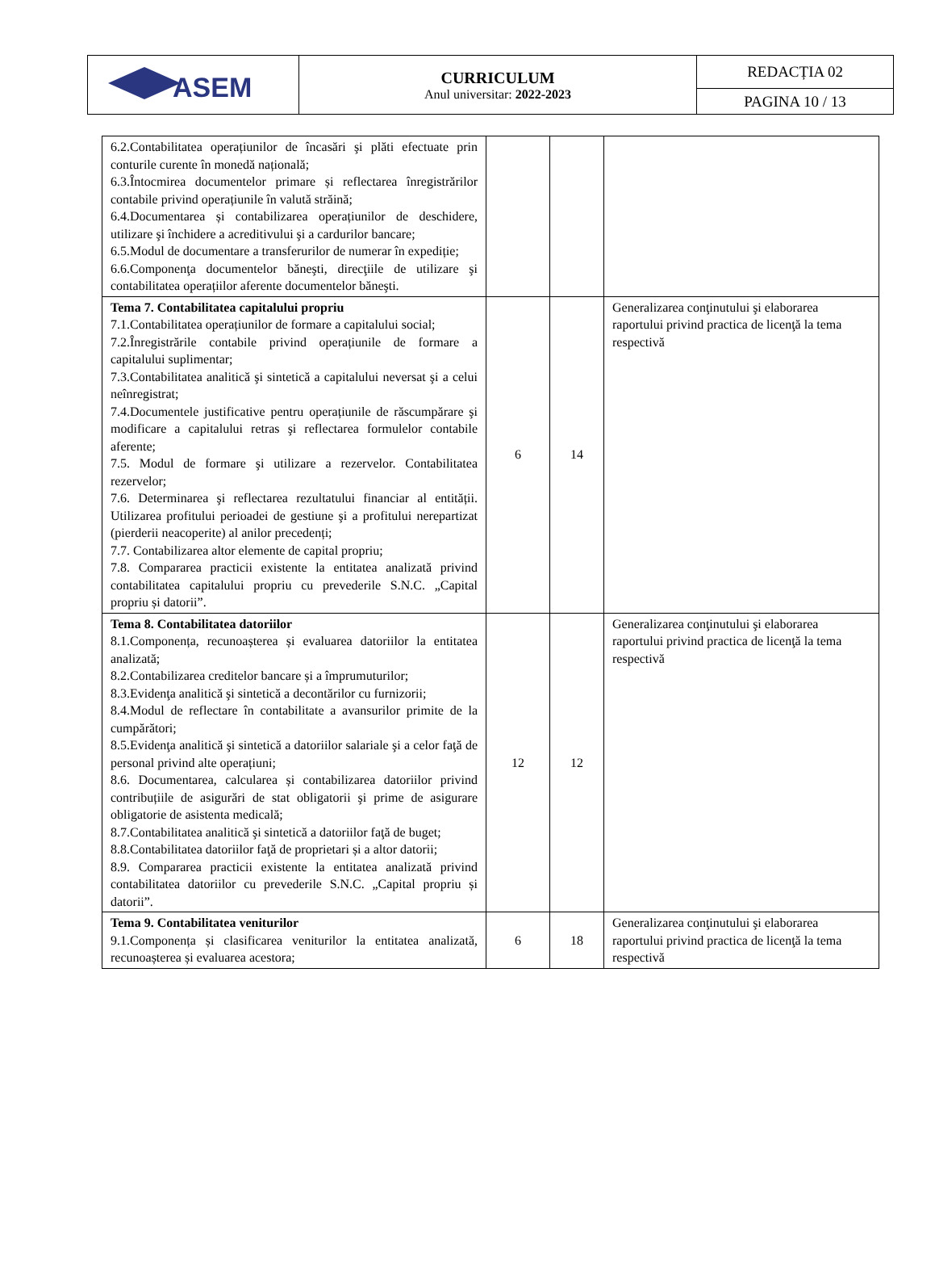| ASEM | CURRICULUM Anul universitar: 2022-2023 | REDACȚIA 02 |
| | | PAGINA 10 / 13 |
| 6.2.Contabilitatea operațiunilor de încasări şi plăti efectuate prin conturile curente în monedă națională; 6.3.Întocmirea documentelor primare și reflectarea înregistrărilor contabile privind operațiunile în valută străină; 6.4.Documentarea și contabilizarea operațiunilor de deschidere, utilizare şi închidere a acreditivului şi a cardurilor bancare; 6.5.Modul de documentare a transferurilor de numerar în expediție; 6.6.Componenţa documentelor băneşti, direcţiile de utilizare şi contabilitatea operațiilor aferente documentelor băneşti. | | | |
| Tema 7. Contabilitatea capitalului propriu 7.1.Contabilitatea operațiunilor de formare a capitalului social; 7.2.Înregistrările contabile privind operațiunile de formare a capitalului suplimentar; 7.3.Contabilitatea analitică şi sintetică a capitalului neversat şi a celui neînregistrat; 7.4.Documentele justificative pentru operațiunile de răscumpărare şi modificare a capitalului retras şi reflectarea formulelor contabile aferente; 7.5. Modul de formare şi utilizare a rezervelor. Contabilitatea rezervelor; 7.6. Determinarea şi reflectarea rezultatului financiar al entității. Utilizarea profitului perioadei de gestiune şi a profitului nerepartizat (pierderii neacoperite) al anilor precedenți; 7.7. Contabilizarea altor elemente de capital propriu; 7.8. Compararea practicii existente la entitatea analizată privind contabilitatea capitalului propriu cu prevederile S.N.C. „Capital propriu și datorii”. | 6 | 14 | Generalizarea conţinutului şi elaborarea raportului privind practica de licenţă la tema respectivă |
| Tema 8. Contabilitatea datoriilor 8.1.Componența, recunoașterea și evaluarea datoriilor la entitatea analizată; 8.2.Contabilizarea creditelor bancare și a împrumuturilor; 8.3.Evidenţa analitică şi sintetică a decontărilor cu furnizorii; 8.4.Modul de reflectare în contabilitate a avansurilor primite de la cumpărători; 8.5.Evidenţa analitică şi sintetică a datoriilor salariale şi a celor faţă de personal privind alte operațiuni; 8.6. Documentarea, calcularea și contabilizarea datoriilor privind contribuțiile de asigurări de stat obligatorii şi prime de asigurare obligatorie de asistenta medicală; 8.7.Contabilitatea analitică şi sintetică a datoriilor faţă de buget; 8.8.Contabilitatea datoriilor faţă de proprietari și a altor datorii; 8.9. Compararea practicii existente la entitatea analizată privind contabilitatea datoriilor cu prevederile S.N.C. „Capital propriu și datorii”. | 12 | 12 | Generalizarea conţinutului şi elaborarea raportului privind practica de licenţă la tema respectivă |
| Tema 9. Contabilitatea veniturilor 9.1.Componența și clasificarea veniturilor la entitatea analizată, recunoașterea și evaluarea acestora; | 6 | 18 | Generalizarea conţinutului şi elaborarea raportului privind practica de licenţă la tema respectivă |